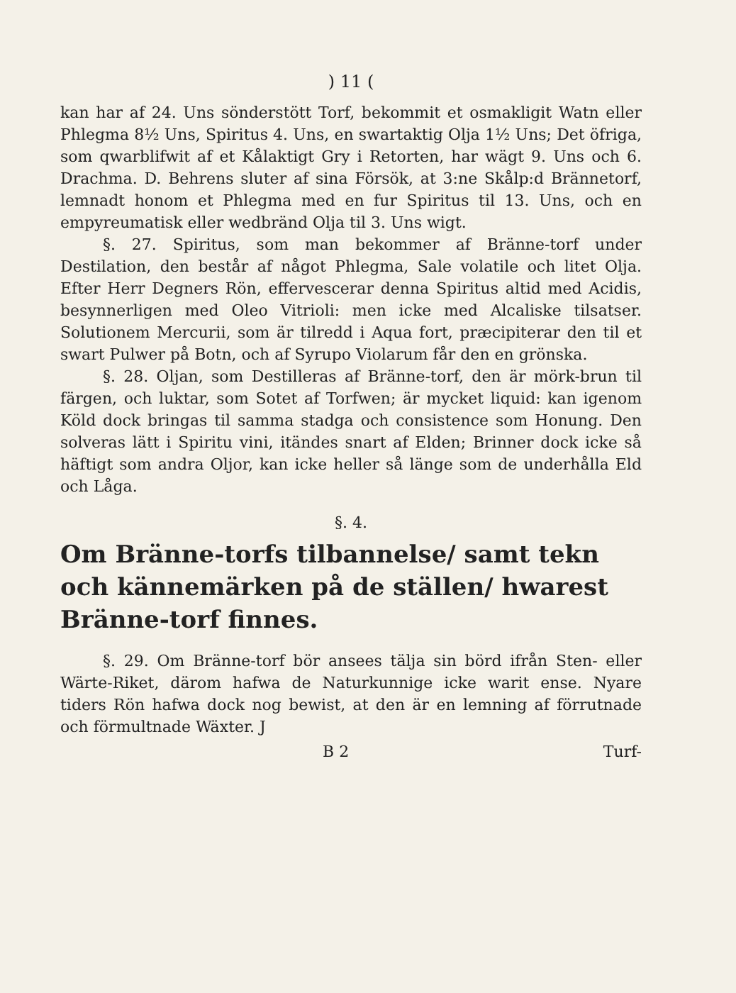) 11 (
kan har af 24. Uns sönderstött Torf, bekommit et osmakligit Watn eller Phlegma 8½ Uns, Spiritus 4. Uns, en swartaktig Olja 1½ Uns; Det öfriga, som qwarblifwit af et Kålaktigt Gry i Retorten, har wägt 9. Uns och 6. Drachma. D. Behrens sluter af sina Försök, at 3:ne Skålp:d Brännetorf, lemnadt honom et Phlegma med en fur Spiritus til 13. Uns, och en empyreumatisk eller wedbränd Olja til 3. Uns wigt.
§. 27. Spiritus, som man bekommer af Bränne-torf under Destilation, den består af något Phlegma, Sale volatile och litet Olja. Efter Herr Degners Rön, effervescerar denna Spiritus altid med Acidis, besynnerligen med Oleo Vitrioli: men icke med Alcaliske tilsatser. Solutionem Mercurii, som är tilredd i Aqua fort, præcipiterar den til et swart Pulwer på Botn, och af Syrupo Violarum får den en grönska.
§. 28. Oljan, som Destilleras af Bränne-torf, den är mörk-brun til färgen, och luktar, som Sotet af Torfwen; är mycket liquid: kan igenom Köld dock bringas til samma stadga och consistence som Honung. Den solveras lätt i Spiritu vini, itändes snart af Elden; Brinner dock icke så häftigt som andra Oljor, kan icke heller så länge som de underhålla Eld och Låga.
§. 4.
Om Bränne-torfs tilbannelse/ samt tekn och kännemärken på de ställen/ hwarest Bränne-torf finnes.
§. 29. Om Bränne-torf bör ansees tälja sin börd ifrån Sten- eller Wärte-Riket, därom hafwa de Naturkunnige icke warit ense. Nyare tiders Rön hafwa dock nog bewist, at den är en lemning af förrutnade och förmultnade Wäxter. J
B 2 Turf-